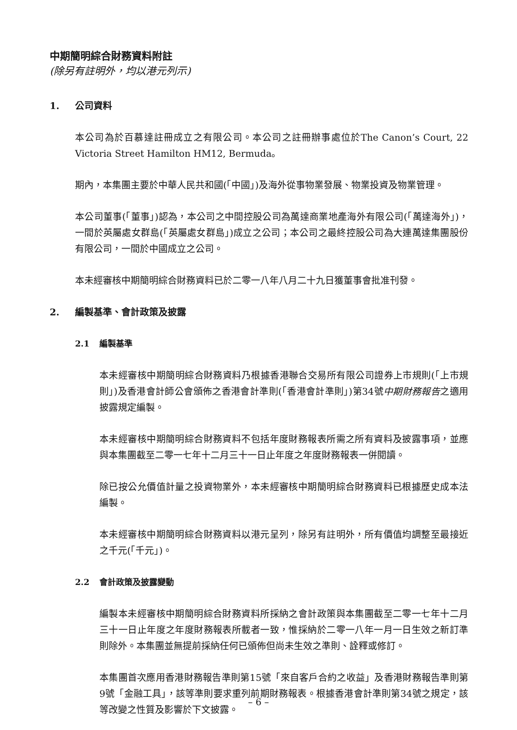中期簡明綜合財務資料附註
(除另有註明外，均以港元列示)
1. 公司資料
本公司為於百慕達註冊成立之有限公司。本公司之註冊辦事處位於The Canon’s Court, 22 Victoria Street Hamilton HM12, Bermuda。
期內，本集團主要於中華人民共和國(「中國」)及海外從事物業發展、物業投資及物業管理。
本公司董事(「董事」)認為，本公司之中間控股公司為萬達商業地產海外有限公司(「萬達海外」)，一間於英屬處女群島(「英屬處女群島」)成立之公司；本公司之最終控股公司為大連萬達集團股份有限公司，一間於中國成立之公司。
本未經審核中期簡明綜合財務資料已於二零一八年八月二十九日獲董事會批准刊發。
2. 編製基準、會計政策及披露
2.1 編製基準
本未經審核中期簡明綜合財務資料乃根據香港聯合交易所有限公司證券上市規則(「上市規則」)及香港會計師公會頒佈之香港會計準則(「香港會計準則」)第34號中期財務報告之適用披露規定編製。
本未經審核中期簡明綜合財務資料不包括年度財務報表所需之所有資料及披露事項，並應與本集團截至二零一七年十二月三十一日止年度之年度財務報表一併閱讀。
除已按公允價值計量之投資物業外，本未經審核中期簡明綜合財務資料已根據歷史成本法編製。
本未經審核中期簡明綜合財務資料以港元呈列，除另有註明外，所有價值均調整至最接近之千元(「千元」)。
2.2 會計政策及披露變動
編製本未經審核中期簡明綜合財務資料所採納之會計政策與本集團截至二零一七年十二月三十一日止年度之年度財務報表所載者一致，惟採納於二零一八年一月一日生效之新訂準則除外。本集團並無提前採納任何已頒佈但尚未生效之準則、詮釋或修訂。
本集團首次應用香港財務報告準則第15號「來自客戶合約之收益」及香港財務報告準則第9號「金融工具」，該等準則要求重列前期財務報表。根據香港會計準則第34號之規定，該等改變之性質及影響於下文披露。
– 6 –